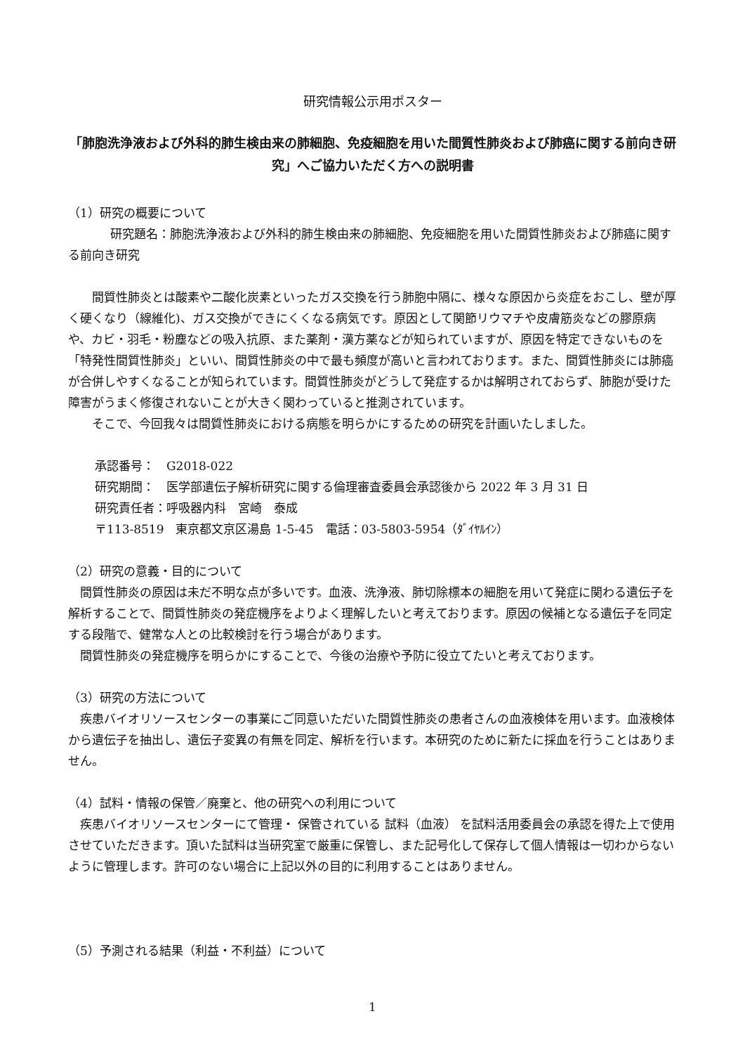研究情報公示用ポスター
「肺胞洗浄液および外科的肺生検由来の肺細胞、免疫細胞を用いた間質性肺炎および肺癌に関する前向き研究」へご協力いただく方への説明書
（1）研究の概要について
研究題名：肺胞洗浄液および外科的肺生検由来の肺細胞、免疫細胞を用いた間質性肺炎および肺癌に関する前向き研究
間質性肺炎とは酸素や二酸化炭素といったガス交換を行う肺胞中隔に、様々な原因から炎症をおこし、壁が厚く硬くなり（線維化)、ガス交換ができにくくなる病気です。原因として関節リウマチや皮膚筋炎などの膠原病や、カビ・羽毛・粉塵などの吸入抗原、また薬剤・漢方薬などが知られていますが、原因を特定できないものを「特発性間質性肺炎」といい、間質性肺炎の中で最も頻度が高いと言われております。また、間質性肺炎には肺癌が合併しやすくなることが知られています。間質性肺炎がどうして発症するかは解明されておらず、肺胞が受けた障害がうまく修復されないことが大きく関わっていると推測されています。
そこで、今回我々は間質性肺炎における病態を明らかにするための研究を計画いたしました。
承認番号：　G2018-022
研究期間：　医学部遺伝子解析研究に関する倫理審査委員会承認後から 2022 年 3 月 31 日
研究責任者：呼吸器内科　宮崎　泰成
〒113-8519　東京都文京区湯島 1-5-45　電話：03-5803-5954（ﾀﾞｲﾔﾙｲﾝ）
（2）研究の意義・目的について
間質性肺炎の原因は未だ不明な点が多いです。血液、洗浄液、肺切除標本の細胞を用いて発症に関わる遺伝子を解析することで、間質性肺炎の発症機序をよりよく理解したいと考えております。原因の候補となる遺伝子を同定する段階で、健常な人との比較検討を行う場合があります。
間質性肺炎の発症機序を明らかにすることで、今後の治療や予防に役立てたいと考えております。
（3）研究の方法について
疾患バイオリソースセンターの事業にご同意いただいた間質性肺炎の患者さんの血液検体を用います。血液検体から遺伝子を抽出し、遺伝子変異の有無を同定、解析を行います。本研究のために新たに採血を行うことはありません。
（4）試料・情報の保管／廃棄と、他の研究への利用について
疾患バイオリソースセンターにて管理・ 保管されている 試料（血液） を試料活用委員会の承認を得た上で使用させていただきます。頂いた試料は当研究室で厳重に保管し、また記号化して保存して個人情報は一切わからないように管理します。許可のない場合に上記以外の目的に利用することはありません。
（5）予測される結果（利益・不利益）について
1